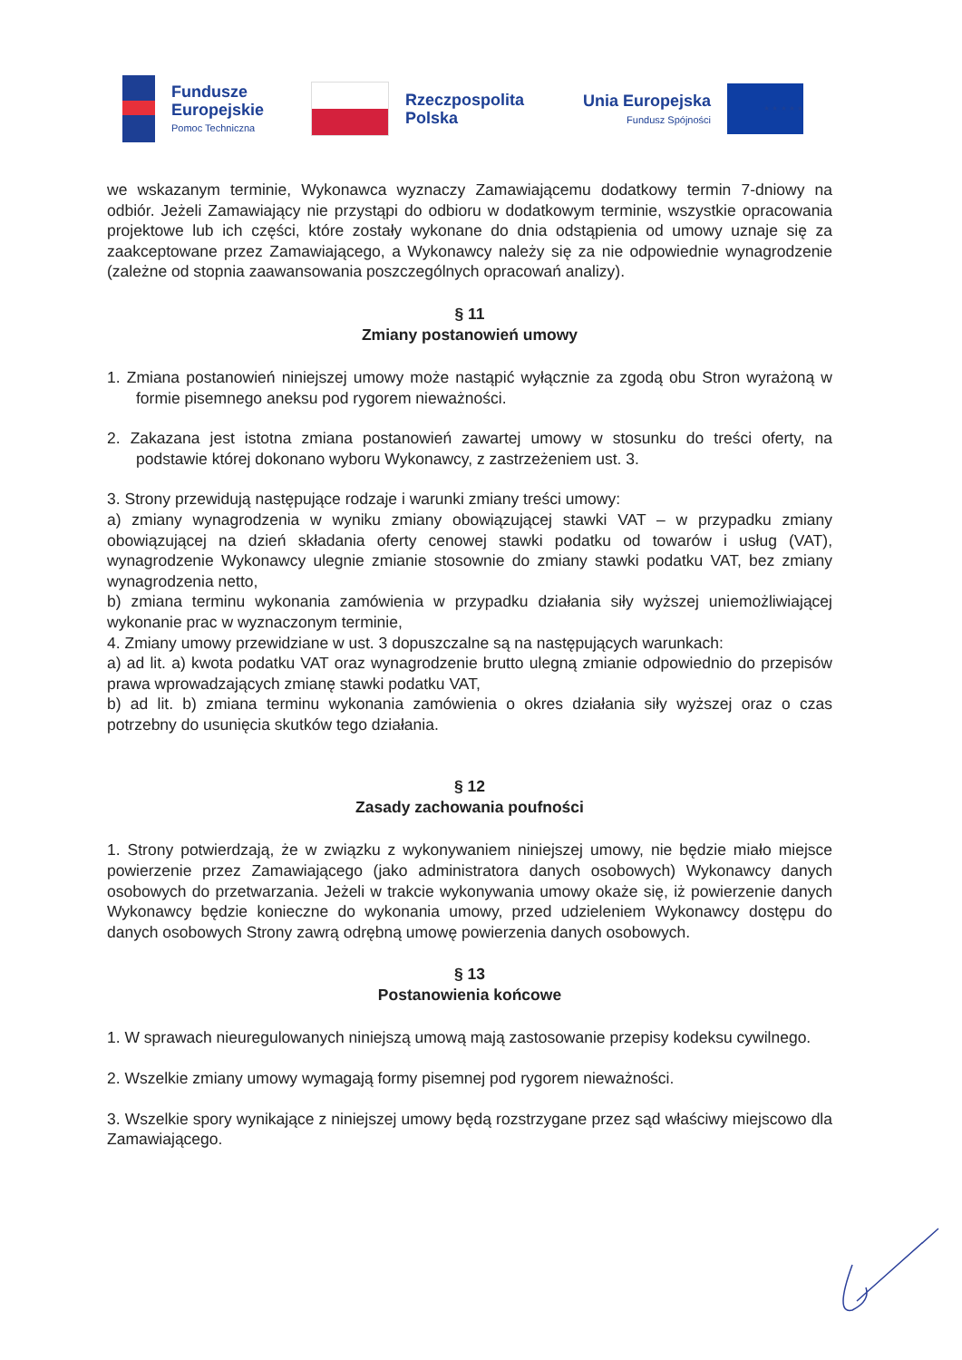Fundusze
Europejskie
Pomoc Techniczna
Rzeczpospolita
Polska
Unia Europejska
Fundusz Spójności
★ ★ ★ ★ ★
we wskazanym terminie, Wykonawca wyznaczy Zamawiającemu dodatkowy termin 7-dniowy na odbiór. Jeżeli Zamawiający nie przystąpi do odbioru w dodatkowym terminie, wszystkie opracowania projektowe lub ich części, które zostały wykonane do dnia odstąpienia od umowy uznaje się za zaakceptowane przez Zamawiającego, a Wykonawcy należy się za nie odpowiednie wynagrodzenie (zależne od stopnia zaawansowania poszczególnych opracowań analizy).
§ 11
Zmiany postanowień umowy
1. Zmiana postanowień niniejszej umowy może nastąpić wyłącznie za zgodą obu Stron wyrażoną w formie pisemnego aneksu pod rygorem nieważności.
2. Zakazana jest istotna zmiana postanowień zawartej umowy w stosunku do treści oferty, na podstawie której dokonano wyboru Wykonawcy, z zastrzeżeniem ust. 3.
3. Strony przewidują następujące rodzaje i warunki zmiany treści umowy:
a) zmiany wynagrodzenia w wyniku zmiany obowiązującej stawki VAT – w przypadku zmiany obowiązującej na dzień składania oferty cenowej stawki podatku od towarów i usług (VAT), wynagrodzenie Wykonawcy ulegnie zmianie stosownie do zmiany stawki podatku VAT, bez zmiany wynagrodzenia netto,
b) zmiana terminu wykonania zamówienia w przypadku działania siły wyższej uniemożliwiającej wykonanie prac w wyznaczonym terminie,
4. Zmiany umowy przewidziane w ust. 3 dopuszczalne są na następujących warunkach:
a) ad lit. a) kwota podatku VAT oraz wynagrodzenie brutto ulegną zmianie odpowiednio do przepisów prawa wprowadzających zmianę stawki podatku VAT,
b) ad lit. b) zmiana terminu wykonania zamówienia o okres działania siły wyższej oraz o czas potrzebny do usunięcia skutków tego działania.
§ 12
Zasady zachowania poufności
1. Strony potwierdzają, że w związku z wykonywaniem niniejszej umowy, nie będzie miało miejsce powierzenie przez Zamawiającego (jako administratora danych osobowych) Wykonawcy danych osobowych do przetwarzania. Jeżeli w trakcie wykonywania umowy okaże się, iż powierzenie danych Wykonawcy będzie konieczne do wykonania umowy, przed udzieleniem Wykonawcy dostępu do danych osobowych Strony zawrą odrębną umowę powierzenia danych osobowych.
§ 13
Postanowienia końcowe
1. W sprawach nieuregulowanych niniejszą umową mają zastosowanie przepisy kodeksu cywilnego.
2. Wszelkie zmiany umowy wymagają formy pisemnej pod rygorem nieważności.
3. Wszelkie spory wynikające z niniejszej umowy będą rozstrzygane przez sąd właściwy miejscowo dla Zamawiającego.